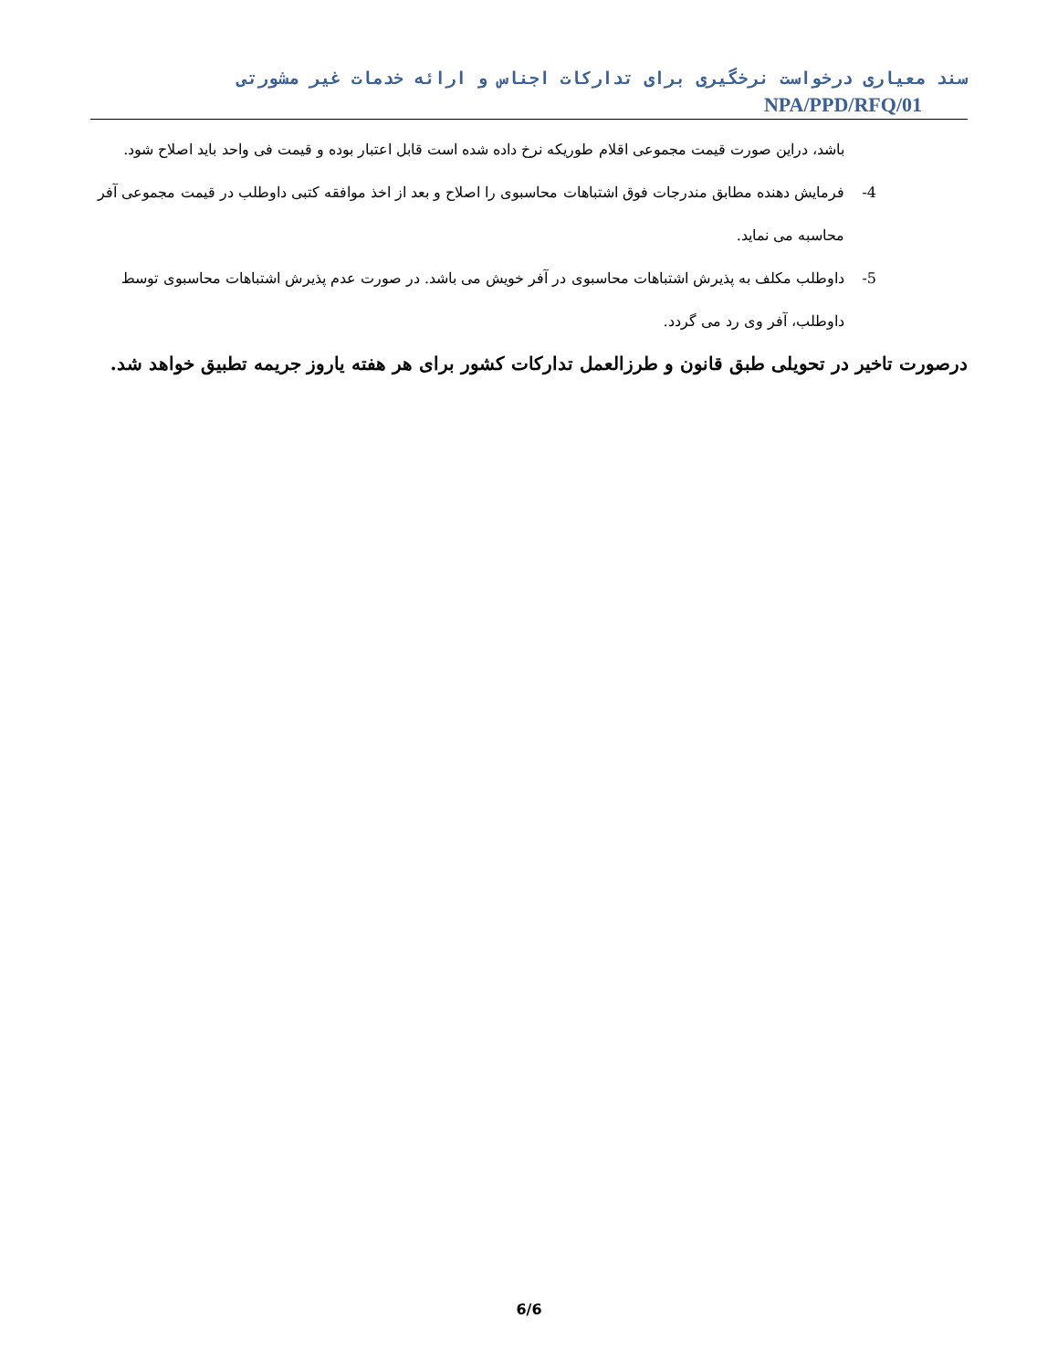سند معیاری درخواست نرخگیری برای تدارکات اجناس و ارائه خدمات غیر مشورتی NPA/PPD/RFQ/01
باشد، دراین صورت قیمت مجموعی اقلام طوریکه نرخ داده شده است قابل اعتبار بوده و قیمت فی واحد باید اصلاح شود.
4- فرمایش دهنده مطابق مندرجات فوق اشتباهات محاسبوی را اصلاح و بعد از اخذ موافقه کتبی داوطلب در قیمت مجموعی آفر محاسبه می نماید.
5- داوطلب مکلف به پذیرش اشتباهات محاسبوی در آفر خویش می باشد. در صورت عدم پذیرش اشتباهات محاسبوی توسط داوطلب، آفر وی رد می گردد.
درصورت تاخیر در تحویلی طبق قانون و طرزالعمل تدارکات کشور برای هر هفته یاروز جریمه تطبیق خواهد شد.
6/6